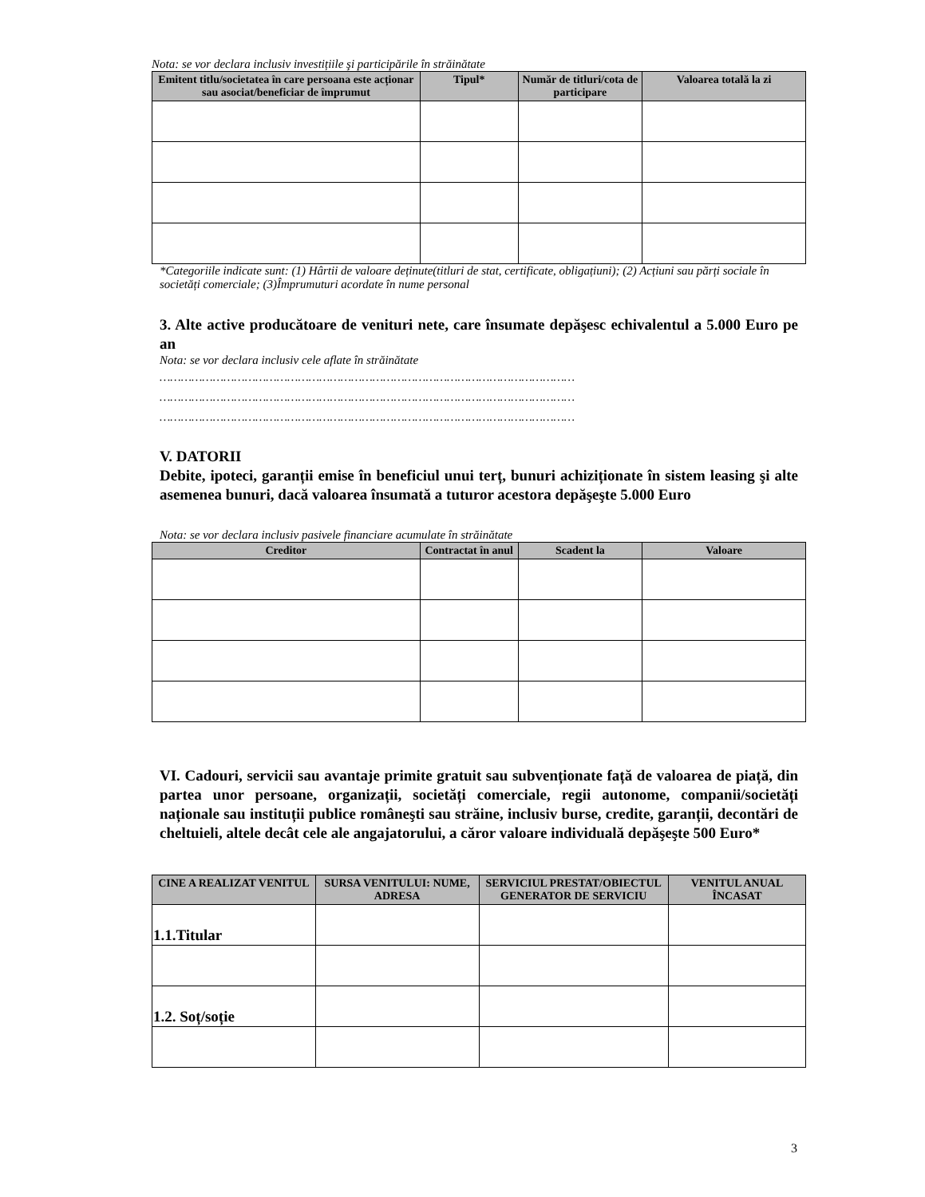Nota: se vor declara inclusiv investițiile şi participările în străinătate
| Emitent titlu/societatea în care persoana este acționar sau asociat/beneficiar de împrumut | Tipul* | Număr de titluri/cota de participare | Valoarea totală la zi |
| --- | --- | --- | --- |
*Categoriile indicate sunt: (1) Hârtii de valoare deținute(titluri de stat, certificate, obligațiuni); (2) Acțiuni sau părți sociale în societăți comerciale; (3)Împrumuturi acordate în nume personal
3. Alte active producătoare de venituri nete, care însumate depăşesc echivalentul a 5.000 Euro pe an
Nota: se vor declara inclusiv cele aflate în străinătate
………………………………………………………………………………………………………
………………………………………………………………………………………………………
………………………………………………………………………………………………………
V. DATORII
Debite, ipoteci, garanții emise în beneficiul unui terț, bunuri achiziționate în sistem leasing şi alte asemenea bunuri, dacă valoarea însumată a tuturor acestora depăşeşte 5.000 Euro
Nota: se vor declara inclusiv pasivele financiare acumulate în străinătate
| Creditor | Contractat în anul | Scadent la | Valoare |
| --- | --- | --- | --- |
VI. Cadouri, servicii sau avantaje primite gratuit sau subvenționate față de valoarea de piață, din partea unor persoane, organizații, societăți comerciale, regii autonome, companii/societăți naționale sau instituții publice româneşti sau străine, inclusiv burse, credite, garanții, decontări de cheltuieli, altele decât cele ale angajatorului, a căror valoare individuală depăşeşte 500 Euro*
| CINE A REALIZAT VENITUL | SURSA VENITULUI: NUME, ADRESA | SERVICIUL PRESTAT/OBIECTUL GENERATOR DE SERVICIU | VENITUL ANUAL ÎNCASAT |
| --- | --- | --- | --- |
| 1.1.Titular | | | |
| 1.2. Soț/soție | | | |
3